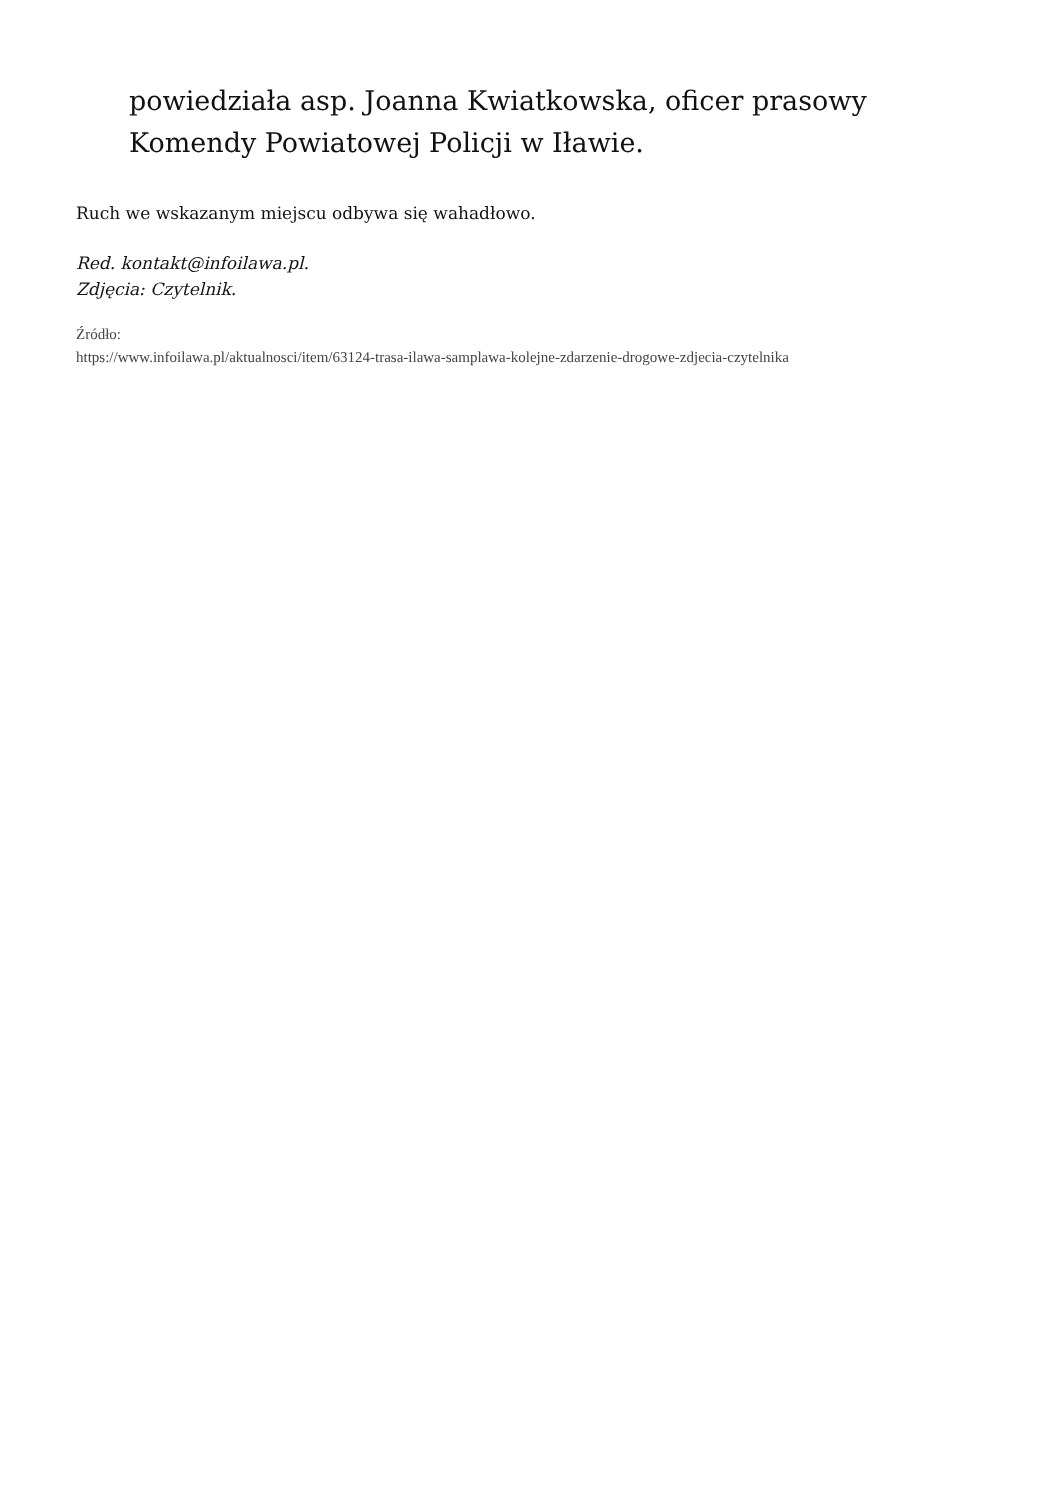powiedziała asp. Joanna Kwiatkowska, oficer prasowy
Komendy Powiatowej Policji w Iławie.
Ruch we wskazanym miejscu odbywa się wahadłowo.
Red. kontakt@infoilawa.pl.
Zdjęcia: Czytelnik.
Źródło:
https://www.infoilawa.pl/aktualnosci/item/63124-trasa-ilawa-samplawa-kolejne-zdarzenie-drogowe-zdjecia-czytelnika